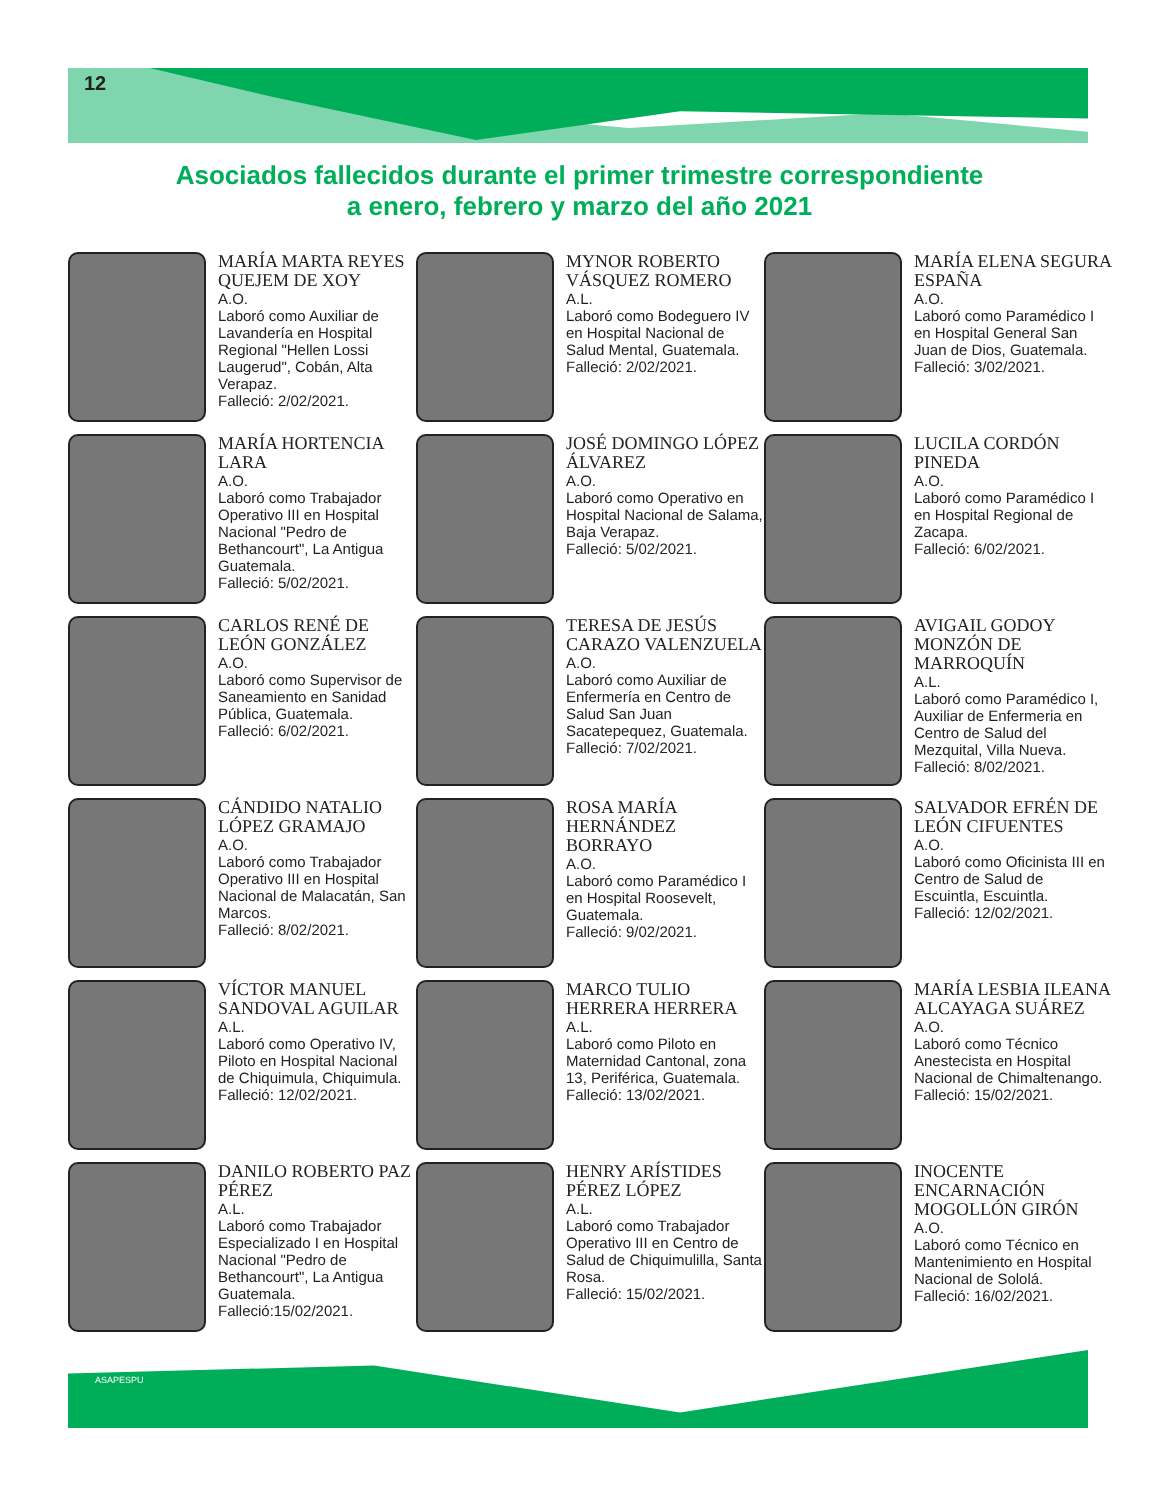12
Asociados fallecidos durante el primer trimestre correspondiente
a enero, febrero y marzo del año 2021
MARÍA MARTA REYES QUEJEM DE XOY
A.O.
Laboró como Auxiliar de Lavandería en Hospital Regional "Hellen Lossi Laugerud", Cobán, Alta Verapaz.
Falleció: 2/02/2021.
MYNOR ROBERTO VÁSQUEZ ROMERO
A.L.
Laboró como Bodeguero IV en Hospital Nacional de Salud Mental, Guatemala.
Falleció: 2/02/2021.
MARÍA ELENA SEGURA ESPAÑA
A.O.
Laboró como Paramédico I en Hospital General San Juan de Dios, Guatemala.
Falleció: 3/02/2021.
MARÍA HORTENCIA LARA
A.O.
Laboró como Trabajador Operativo III en Hospital Nacional "Pedro de Bethancourt", La Antigua Guatemala.
Falleció: 5/02/2021.
JOSÉ DOMINGO LÓPEZ ÁLVAREZ
A.O.
Laboró como Operativo en Hospital Nacional de Salama, Baja Verapaz.
Falleció: 5/02/2021.
LUCILA CORDÓN PINEDA
A.O.
Laboró como Paramédico I en Hospital Regional de Zacapa.
Falleció: 6/02/2021.
CARLOS RENÉ DE LEÓN GONZÁLEZ
A.O.
Laboró como Supervisor de Saneamiento en Sanidad Pública, Guatemala.
Falleció: 6/02/2021.
TERESA DE JESÚS CARAZO VALENZUELA
A.O.
Laboró como Auxiliar de Enfermería en Centro de Salud San Juan Sacatepequez, Guatemala.
Falleció: 7/02/2021.
AVIGAIL GODOY MONZÓN DE MARROQUÍN
A.L.
Laboró como Paramédico I, Auxiliar de Enfermeria en Centro de Salud del Mezquital, Villa Nueva.
Falleció: 8/02/2021.
CÁNDIDO NATALIO LÓPEZ GRAMAJO
A.O.
Laboró como Trabajador Operativo III en Hospital Nacional de Malacatán, San Marcos.
Falleció: 8/02/2021.
ROSA MARÍA HERNÁNDEZ BORRAYO
A.O.
Laboró como Paramédico I en Hospital Roosevelt, Guatemala.
Falleció: 9/02/2021.
SALVADOR EFRÉN DE LEÓN CIFUENTES
A.O.
Laboró como Oficinista III en Centro de Salud de Escuintla, Escuintla.
Falleció: 12/02/2021.
VÍCTOR MANUEL SANDOVAL AGUILAR
A.L.
Laboró como Operativo IV, Piloto en Hospital Nacional de Chiquimula, Chiquimula.
Falleció: 12/02/2021.
MARCO TULIO HERRERA HERRERA
A.L.
Laboró como Piloto en Maternidad Cantonal, zona 13, Periférica, Guatemala.
Falleció: 13/02/2021.
MARÍA LESBIA ILEANA ALCAYAGA SUÁREZ
A.O.
Laboró como Técnico Anestecista en Hospital Nacional de Chimaltenango.
Falleció: 15/02/2021.
DANILO ROBERTO PAZ PÉREZ
A.L.
Laboró como Trabajador Especializado I en Hospital Nacional "Pedro de Bethancourt", La Antigua Guatemala.
Falleció:15/02/2021.
HENRY ARÍSTIDES PÉREZ LÓPEZ
A.L.
Laboró como Trabajador Operativo III en Centro de Salud de Chiquimulilla, Santa Rosa.
Falleció: 15/02/2021.
INOCENTE ENCARNACIÓN MOGOLLÓN GIRÓN
A.O.
Laboró como Técnico en Mantenimiento en Hospital Nacional de Sololá.
Falleció: 16/02/2021.
ASAPESPU